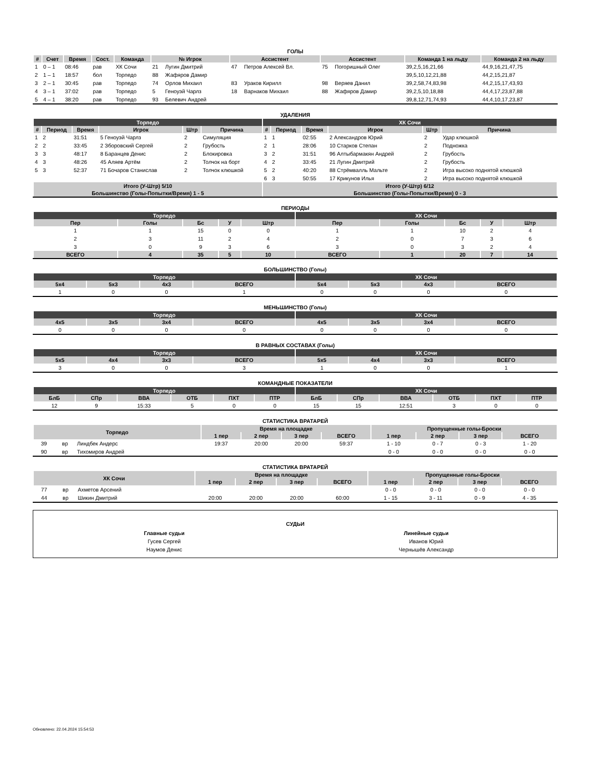ГОЛЫ
| # | Счет | Время | Сост. | Команда | № Игрок | | Ассистент | | Ассистент | | Команда 1 на льду | Команда 2 на льду |
| --- | --- | --- | --- | --- | --- | --- | --- | --- | --- | --- | --- | --- |
| 1 | 0 – 1 | 08:46 | рав | ХК Сочи | 21 | Лугин Дмитрий | 47 | Петров Алексей Вл. | 75 | Погоришный Олег | 39,2,5,16,21,66 | 44,9,16,21,47,75 |
| 2 | 1 – 1 | 18:57 | бол | Торпедо | 88 | Жафяров Дамир | | | | | 39,5,10,12,21,88 | 44,2,15,21,87 |
| 3 | 2 – 1 | 30:45 | рав | Торпедо | 74 | Орлов Михаил | 83 | Ураков Кирилл | 98 | Веряев Данил | 39,2,58,74,83,98 | 44,2,15,17,43,93 |
| 4 | 3 – 1 | 37:02 | рав | Торпедо | 5 | Геноуэй Чарлз | 18 | Варнаков Михаил | 88 | Жафяров Дамир | 39,2,5,10,18,88 | 44,4,17,23,87,88 |
| 5 | 4 – 1 | 38:20 | рав | Торпедо | 93 | Белевич Андрей | | | | | 39,8,12,71,74,93 | 44,4,10,17,23,87 |
УДАЛЕНИЯ
| Торпедо | | | | | | ХК Сочи | | | | | |
| --- | --- | --- | --- | --- | --- | --- | --- | --- | --- | --- | --- |
| # | Период | Время | Игрок | Штр | Причина | # | Период | Время | Игрок | Штр | Причина |
| 1 | 2 | 31:51 | 5 Геноуэй Чарлз | 2 | Симуляция | 1 | 1 | 02:55 | 2 Александров Юрий | 2 | Удар клюшкой |
| 2 | 2 | 33:45 | 2 Зборовский Сергей | 2 | Грубость | 2 | 1 | 28:06 | 10 Старков Степан | 2 | Подножка |
| 3 | 3 | 48:17 | 8 Баранцев Денис | 2 | Блокировка | 3 | 2 | 31:51 | 96 Алтыбармакян Андрей | 2 | Грубость |
| 4 | 3 | 48:26 | 45 Аляев Артём | 2 | Толчок на борт | 4 | 2 | 33:45 | 21 Лугин Дмитрий | 2 | Грубость |
| 5 | 3 | 52:37 | 71 Бочаров Станислав | 2 | Толчок клюшкой | 5 | 2 | 40:20 | 88 Стрёмвалль Мальте | 2 | Игра высоко поднятой клюшкой |
| | | | | | | 6 | 3 | 50:55 | 17 Крикунов Илья | 2 | Игра высоко поднятой клюшкой |
| Итого (У-Штр) 5/10 | | | | | | Итого (У-Штр) 6/12 | | | | | |
| Большинство (Голы-Попытки/Время) 1 - 5 | | | | | | Большинство (Голы-Попытки/Время) 0 - 3 | | | | | |
ПЕРИОДЫ
| Торпедо | | | | | ХК Сочи | | | | |
| --- | --- | --- | --- | --- | --- | --- | --- | --- | --- |
| Пер | Голы | Бс | У | Штр | Пер | Голы | Бс | У | Штр |
| 1 | 1 | 15 | 0 | 0 | 1 | 1 | 10 | 2 | 4 |
| 2 | 3 | 11 | 2 | 4 | 2 | 0 | 7 | 3 | 6 |
| 3 | 0 | 9 | 3 | 6 | 3 | 0 | 3 | 2 | 4 |
| ВСЕГО | 4 | 35 | 5 | 10 | ВСЕГО | 1 | 20 | 7 | 14 |
БОЛЬШИНСТВО (Голы)
| Торпедо | | | | ХК Сочи | | | |
| --- | --- | --- | --- | --- | --- | --- | --- |
| 5x4 | 5x3 | 4x3 | ВСЕГО | 5x4 | 5x3 | 4x3 | ВСЕГО |
| 1 | 0 | 0 | 1 | 0 | 0 | 0 | 0 |
МЕНЬШИНСТВО (Голы)
| Торпедо | | | | ХК Сочи | | | |
| --- | --- | --- | --- | --- | --- | --- | --- |
| 4x5 | 3x5 | 3x4 | ВСЕГО | 4x5 | 3x5 | 3x4 | ВСЕГО |
| 0 | 0 | 0 | 0 | 0 | 0 | 0 | 0 |
В РАВНЫХ СОСТАВАХ (Голы)
| Торпедо | | | | ХК Сочи | | | |
| --- | --- | --- | --- | --- | --- | --- | --- |
| 5x5 | 4x4 | 3x3 | ВСЕГО | 5x5 | 4x4 | 3x3 | ВСЕГО |
| 3 | 0 | 0 | 3 | 1 | 0 | 0 | 1 |
КОМАНДНЫЕ ПОКАЗАТЕЛИ
| Торпедо | | | | | | ХК Сочи | | | | | |
| --- | --- | --- | --- | --- | --- | --- | --- | --- | --- | --- | --- |
| БлБ | СПр | ВВА | ОТБ | ПХТ | ПТР | БлБ | СПр | ВВА | ОТБ | ПХТ | ПТР |
| 12 | 9 | 15:33 | 5 | 0 | 0 | 15 | 15 | 12:51 | 3 | 0 | 0 |
СТАТИСТИКА ВРАТАРЕЙ
| Торпедо | | | Время на площадке | | | | Пропущенные голы-Броски | | | |
| --- | --- | --- | --- | --- | --- | --- | --- | --- | --- | --- |
| | | | 1 пер | 2 пер | 3 пер | ВСЕГО | 1 пер | 2 пер | 3 пер | ВСЕГО |
| 39 | вр | Линдбек Андерс | 19:37 | 20:00 | 20:00 | 59:37 | 1 - 10 | 0 - 7 | 0 - 3 | 1 - 20 |
| 90 | вр | Тихомиров Андрей | | | | | 0 - 0 | 0 - 0 | 0 - 0 | 0 - 0 |
СТАТИСТИКА ВРАТАРЕЙ
| ХК Сочи | | | Время на площадке | | | | Пропущенные голы-Броски | | | |
| --- | --- | --- | --- | --- | --- | --- | --- | --- | --- | --- |
| | | | 1 пер | 2 пер | 3 пер | ВСЕГО | 1 пер | 2 пер | 3 пер | ВСЕГО |
| 77 | вр | Ахметов Арсений | | | | | 0 - 0 | 0 - 0 | 0 - 0 | 0 - 0 |
| 44 | вр | Шикин Дмитрий | 20:00 | 20:00 | 20:00 | 60:00 | 1 - 15 | 3 - 11 | 0 - 9 | 4 - 35 |
СУДЬИ
Главные судьи
Гусев Сергей
Наумов Денис
Линейные судьи
Иванов Юрий
Чернышёв Александр
Обновлено: 22.04.2024 15:54:53